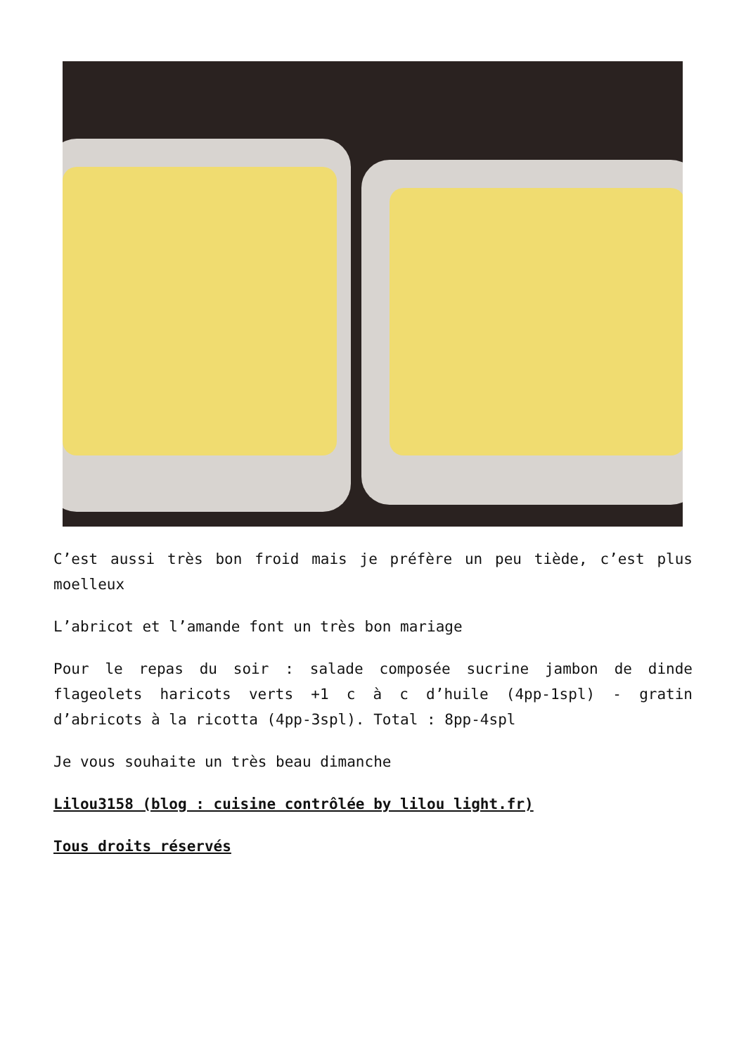C’est aussi très bon froid mais je préfère un peu tiède, c’est plus moelleux
L’abricot et l’amande font un très bon mariage
Pour le repas du soir : salade composée sucrine jambon de dinde flageolets haricots verts +1 c à c d’huile (4pp-1spl) - gratin d’abricots à la ricotta (4pp-3spl). Total : 8pp-4spl
Je vous souhaite un très beau dimanche
Lilou3158 (blog : cuisine contrôlée by lilou light.fr)
Tous droits réservés